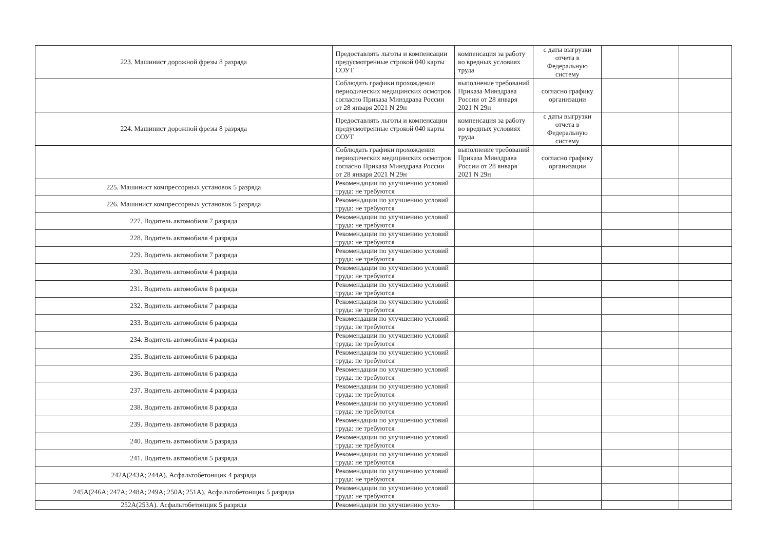| 223. Машинист дорожной фрезы 8 разряда | Предоставлять льготы и компенсации предусмотренные строкой 040 карты СОУТ | компенсация за работу во вредных условиях труда | с даты выгрузки отчета в Федеральную систему | | |
| | Соблюдать графики прохождения периодических медицинских осмотров согласно Приказа Минздрава России от 28 января 2021 N 29н | выполнение требований Приказа Минздрава России от 28 января 2021 N 29н | согласно графику организации | | |
| 224. Машинист дорожной фрезы 8 разряда | Предоставлять льготы и компенсации предусмотренные строкой 040 карты СОУТ | компенсация за работу во вредных условиях труда | с даты выгрузки отчета в Федеральную систему | | |
| | Соблюдать графики прохождения периодических медицинских осмотров согласно Приказа Минздрава России от 28 января 2021 N 29н | выполнение требований Приказа Минздрава России от 28 января 2021 N 29н | согласно графику организации | | |
| 225. Машинист компрессорных установок 5 разряда | Рекомендации по улучшению условий труда: не требуются | | | | |
| 226. Машинист компрессорных установок 5 разряда | Рекомендации по улучшению условий труда: не требуются | | | | |
| 227. Водитель автомобиля 7 разряда | Рекомендации по улучшению условий труда: не требуются | | | | |
| 228. Водитель автомобиля 4 разряда | Рекомендации по улучшению условий труда: не требуются | | | | |
| 229. Водитель автомобиля 7 разряда | Рекомендации по улучшению условий труда: не требуются | | | | |
| 230. Водитель автомобиля 4 разряда | Рекомендации по улучшению условий труда: не требуются | | | | |
| 231. Водитель автомобиля 8 разряда | Рекомендации по улучшению условий труда: не требуются | | | | |
| 232. Водитель автомобиля 7 разряда | Рекомендации по улучшению условий труда: не требуются | | | | |
| 233. Водитель автомобиля 6 разряда | Рекомендации по улучшению условий труда: не требуются | | | | |
| 234. Водитель автомобиля 4 разряда | Рекомендации по улучшению условий труда: не требуются | | | | |
| 235. Водитель автомобиля 6 разряда | Рекомендации по улучшению условий труда: не требуются | | | | |
| 236. Водитель автомобиля 6 разряда | Рекомендации по улучшению условий труда: не требуются | | | | |
| 237. Водитель автомобиля 4 разряда | Рекомендации по улучшению условий труда: не требуются | | | | |
| 238. Водитель автомобиля 8 разряда | Рекомендации по улучшению условий труда: не требуются | | | | |
| 239. Водитель автомобиля 8 разряда | Рекомендации по улучшению условий труда: не требуются | | | | |
| 240. Водитель автомобиля 5 разряда | Рекомендации по улучшению условий труда: не требуются | | | | |
| 241. Водитель автомобиля 5 разряда | Рекомендации по улучшению условий труда: не требуются | | | | |
| 242А(243А; 244А). Асфальтобетонщик 4 разряда | Рекомендации по улучшению условий труда: не требуются | | | | |
| 245А(246А; 247А; 248А; 249А; 250А; 251А). Асфальтобетонщик 5 разряда | Рекомендации по улучшению условий труда: не требуются | | | | |
| 252А(253А). Асфальтобетонщик 5 разряда | Рекомендации по улучшению усло- | | | | |